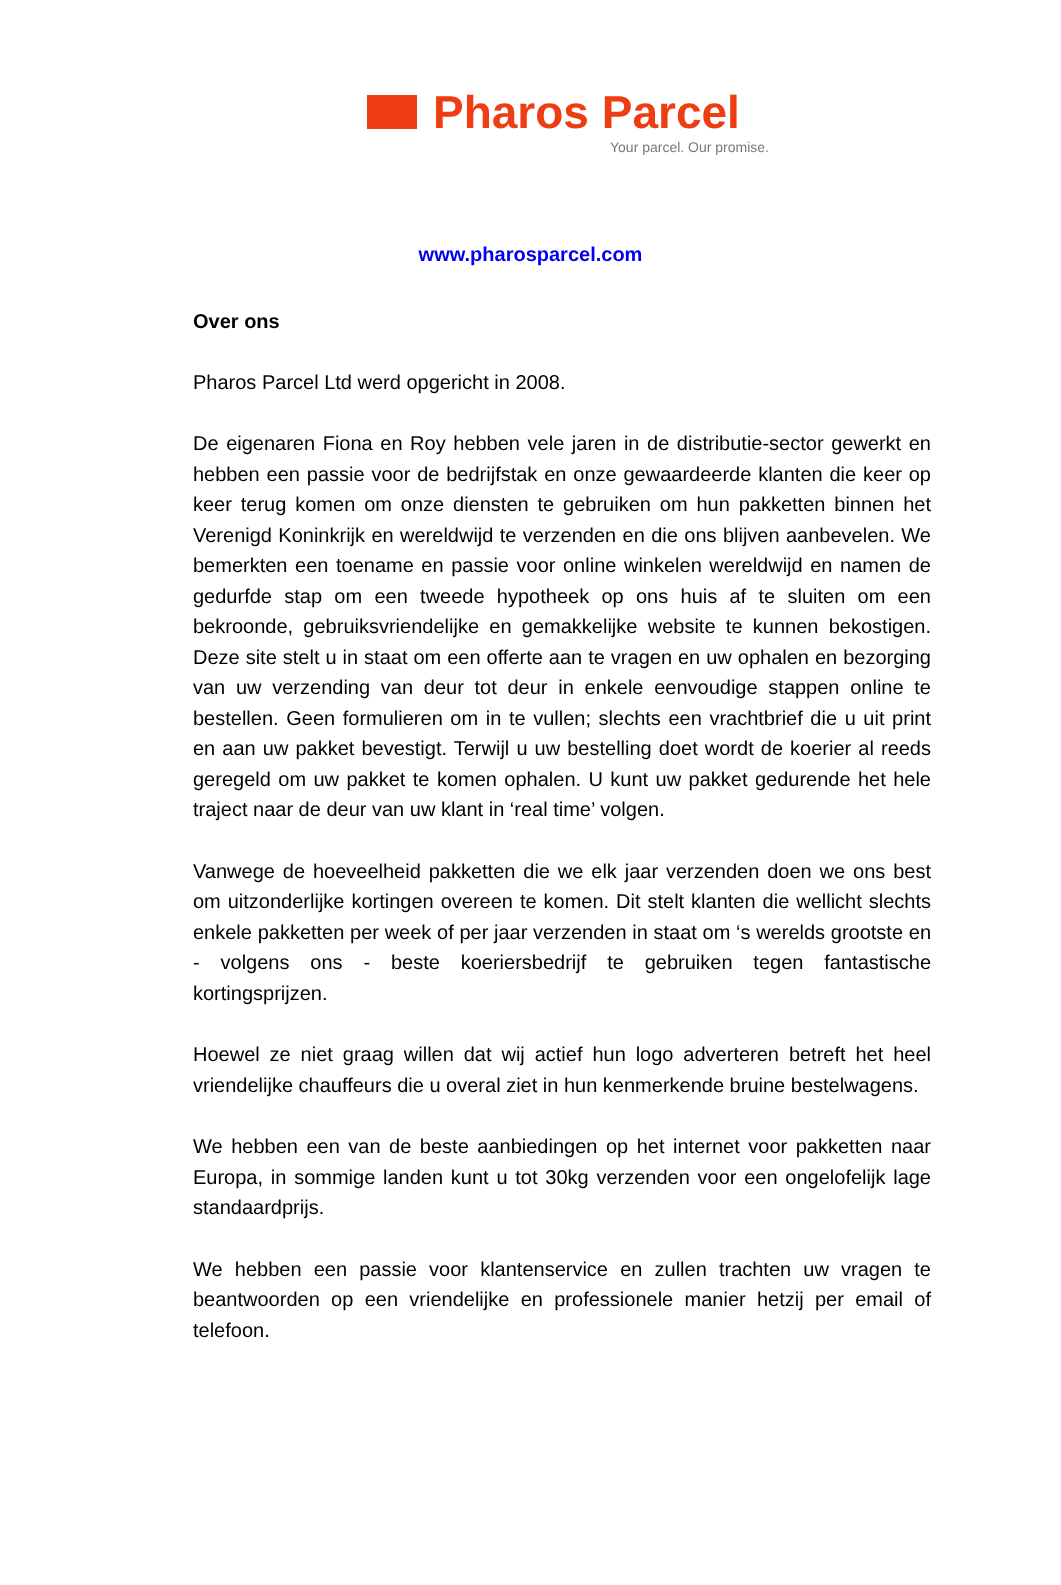Pharos Parcel
Your parcel. Our promise.
www.pharosparcel.com
Over ons
Pharos Parcel Ltd werd opgericht in 2008.
De eigenaren Fiona en Roy hebben vele jaren in de distributie-sector gewerkt en hebben een passie voor de bedrijfstak en onze gewaardeerde klanten die keer op keer terug komen om onze diensten te gebruiken om hun pakketten binnen het Verenigd Koninkrijk en wereldwijd te verzenden en die ons blijven aanbevelen. We bemerkten een toename en passie voor online winkelen wereldwijd en namen de gedurfde stap om een tweede hypotheek op ons huis af te sluiten om een bekroonde, gebruiksvriendelijke en gemakkelijke website te kunnen bekostigen. Deze site stelt u in staat om een offerte aan te vragen en uw ophalen en bezorging van uw verzending van deur tot deur in enkele eenvoudige stappen online te bestellen. Geen formulieren om in te vullen; slechts een vrachtbrief die u uit print en aan uw pakket bevestigt. Terwijl u uw bestelling doet wordt de koerier al reeds geregeld om uw pakket te komen ophalen. U kunt uw pakket gedurende het hele traject naar de deur van uw klant in ‘real time’ volgen.
Vanwege de hoeveelheid pakketten die we elk jaar verzenden doen we ons best om uitzonderlijke kortingen overeen te komen. Dit stelt klanten die wellicht slechts enkele pakketten per week of per jaar verzenden in staat om ‘s werelds grootste en - volgens ons - beste koeriersbedrijf te gebruiken tegen fantastische kortingsprijzen.
Hoewel ze niet graag willen dat wij actief hun logo adverteren betreft het heel vriendelijke chauffeurs die u overal ziet in hun kenmerkende bruine bestelwagens.
We hebben een van de beste aanbiedingen op het internet voor pakketten naar Europa, in sommige landen kunt u tot 30kg verzenden voor een ongelofelijk lage standaardprijs.
We hebben een passie voor klantenservice en zullen trachten uw vragen te beantwoorden op een vriendelijke en professionele manier hetzij per email of telefoon.